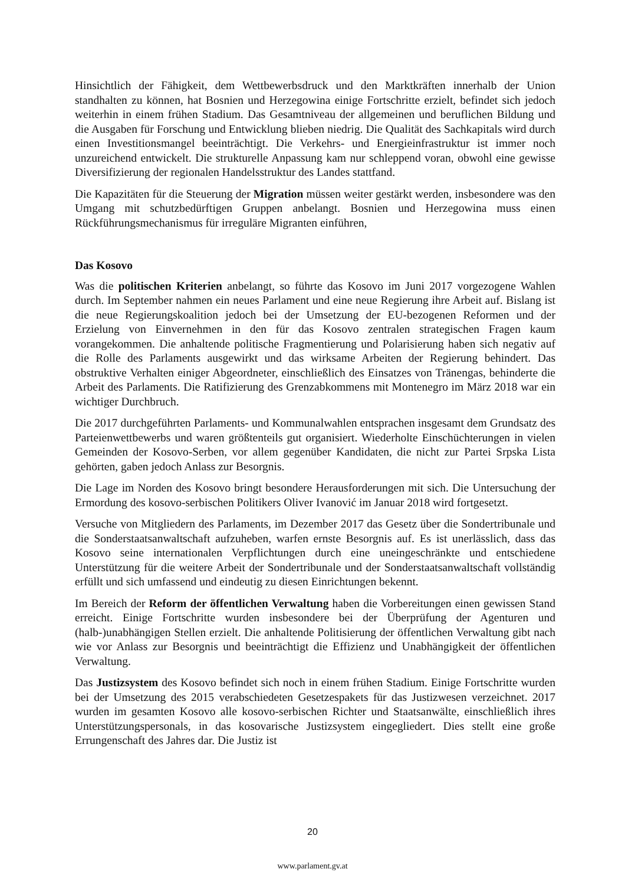Hinsichtlich der Fähigkeit, dem Wettbewerbsdruck und den Marktkräften innerhalb der Union standhalten zu können, hat Bosnien und Herzegowina einige Fortschritte erzielt, befindet sich jedoch weiterhin in einem frühen Stadium. Das Gesamtniveau der allgemeinen und beruflichen Bildung und die Ausgaben für Forschung und Entwicklung blieben niedrig. Die Qualität des Sachkapitals wird durch einen Investitionsmangel beeinträchtigt. Die Verkehrs- und Energieinfrastruktur ist immer noch unzureichend entwickelt. Die strukturelle Anpassung kam nur schleppend voran, obwohl eine gewisse Diversifizierung der regionalen Handelsstruktur des Landes stattfand.
Die Kapazitäten für die Steuerung der Migration müssen weiter gestärkt werden, insbesondere was den Umgang mit schutzbedürftigen Gruppen anbelangt. Bosnien und Herzegowina muss einen Rückführungsmechanismus für irreguläre Migranten einführen,
Das Kosovo
Was die politischen Kriterien anbelangt, so führte das Kosovo im Juni 2017 vorgezogene Wahlen durch. Im September nahmen ein neues Parlament und eine neue Regierung ihre Arbeit auf. Bislang ist die neue Regierungskoalition jedoch bei der Umsetzung der EU-bezogenen Reformen und der Erzielung von Einvernehmen in den für das Kosovo zentralen strategischen Fragen kaum vorangekommen. Die anhaltende politische Fragmentierung und Polarisierung haben sich negativ auf die Rolle des Parlaments ausgewirkt und das wirksame Arbeiten der Regierung behindert. Das obstruktive Verhalten einiger Abgeordneter, einschließlich des Einsatzes von Tränengas, behinderte die Arbeit des Parlaments. Die Ratifizierung des Grenzabkommens mit Montenegro im März 2018 war ein wichtiger Durchbruch.
Die 2017 durchgeführten Parlaments- und Kommunalwahlen entsprachen insgesamt dem Grundsatz des Parteienwettbewerbs und waren größtenteils gut organisiert. Wiederholte Einschüchterungen in vielen Gemeinden der Kosovo-Serben, vor allem gegenüber Kandidaten, die nicht zur Partei Srpska Lista gehörten, gaben jedoch Anlass zur Besorgnis.
Die Lage im Norden des Kosovo bringt besondere Herausforderungen mit sich. Die Untersuchung der Ermordung des kosovo-serbischen Politikers Oliver Ivanović im Januar 2018 wird fortgesetzt.
Versuche von Mitgliedern des Parlaments, im Dezember 2017 das Gesetz über die Sondertribunale und die Sonderstaatsanwaltschaft aufzuheben, warfen ernste Besorgnis auf. Es ist unerlässlich, dass das Kosovo seine internationalen Verpflichtungen durch eine uneingeschränkte und entschiedene Unterstützung für die weitere Arbeit der Sondertribunale und der Sonderstaatsanwaltschaft vollständig erfüllt und sich umfassend und eindeutig zu diesen Einrichtungen bekennt.
Im Bereich der Reform der öffentlichen Verwaltung haben die Vorbereitungen einen gewissen Stand erreicht. Einige Fortschritte wurden insbesondere bei der Überprüfung der Agenturen und (halb-)unabhängigen Stellen erzielt. Die anhaltende Politisierung der öffentlichen Verwaltung gibt nach wie vor Anlass zur Besorgnis und beeinträchtigt die Effizienz und Unabhängigkeit der öffentlichen Verwaltung.
Das Justizsystem des Kosovo befindet sich noch in einem frühen Stadium. Einige Fortschritte wurden bei der Umsetzung des 2015 verabschiedeten Gesetzespakets für das Justizwesen verzeichnet. 2017 wurden im gesamten Kosovo alle kosovo-serbischen Richter und Staatsanwälte, einschließlich ihres Unterstützungspersonals, in das kosovarische Justizsystem eingegliedert. Dies stellt eine große Errungenschaft des Jahres dar. Die Justiz ist
20
www.parlament.gv.at